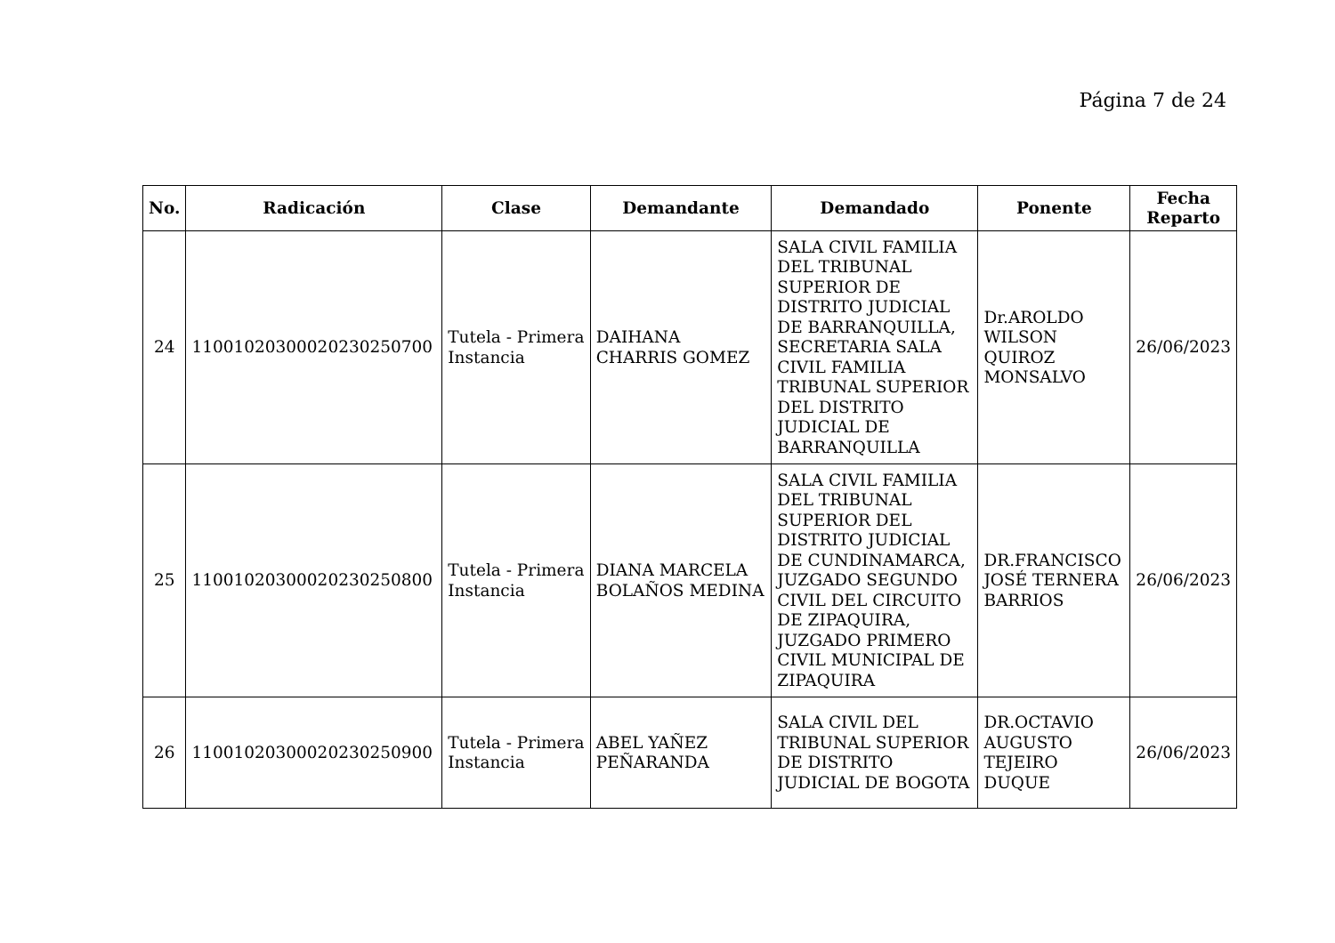Página 7 de 24
| No. | Radicación | Clase | Demandante | Demandado | Ponente | Fecha Reparto |
| --- | --- | --- | --- | --- | --- | --- |
| 24 | 11001020300020230250700 | Tutela - Primera Instancia | DAIHANA CHARRIS GOMEZ | SALA CIVIL FAMILIA DEL TRIBUNAL SUPERIOR DE DISTRITO JUDICIAL DE BARRANQUILLA, SECRETARIA SALA CIVIL FAMILIA TRIBUNAL SUPERIOR DEL DISTRITO JUDICIAL DE BARRANQUILLA | Dr.AROLDO WILSON QUIROZ MONSALVO | 26/06/2023 |
| 25 | 11001020300020230250800 | Tutela - Primera Instancia | DIANA MARCELA BOLAÑOS MEDINA | SALA CIVIL FAMILIA DEL TRIBUNAL SUPERIOR DEL DISTRITO JUDICIAL DE CUNDINAMARCA, JUZGADO SEGUNDO CIVIL DEL CIRCUITO DE ZIPAQUIRA, JUZGADO PRIMERO CIVIL MUNICIPAL DE ZIPAQUIRA | DR.FRANCISCO JOSÉ TERNERA BARRIOS | 26/06/2023 |
| 26 | 11001020300020230250900 | Tutela - Primera Instancia | ABEL YAÑEZ PEÑARANDA | SALA CIVIL DEL TRIBUNAL SUPERIOR DE DISTRITO JUDICIAL DE BOGOTA | DR.OCTAVIO AUGUSTO TEJEIRO DUQUE | 26/06/2023 |